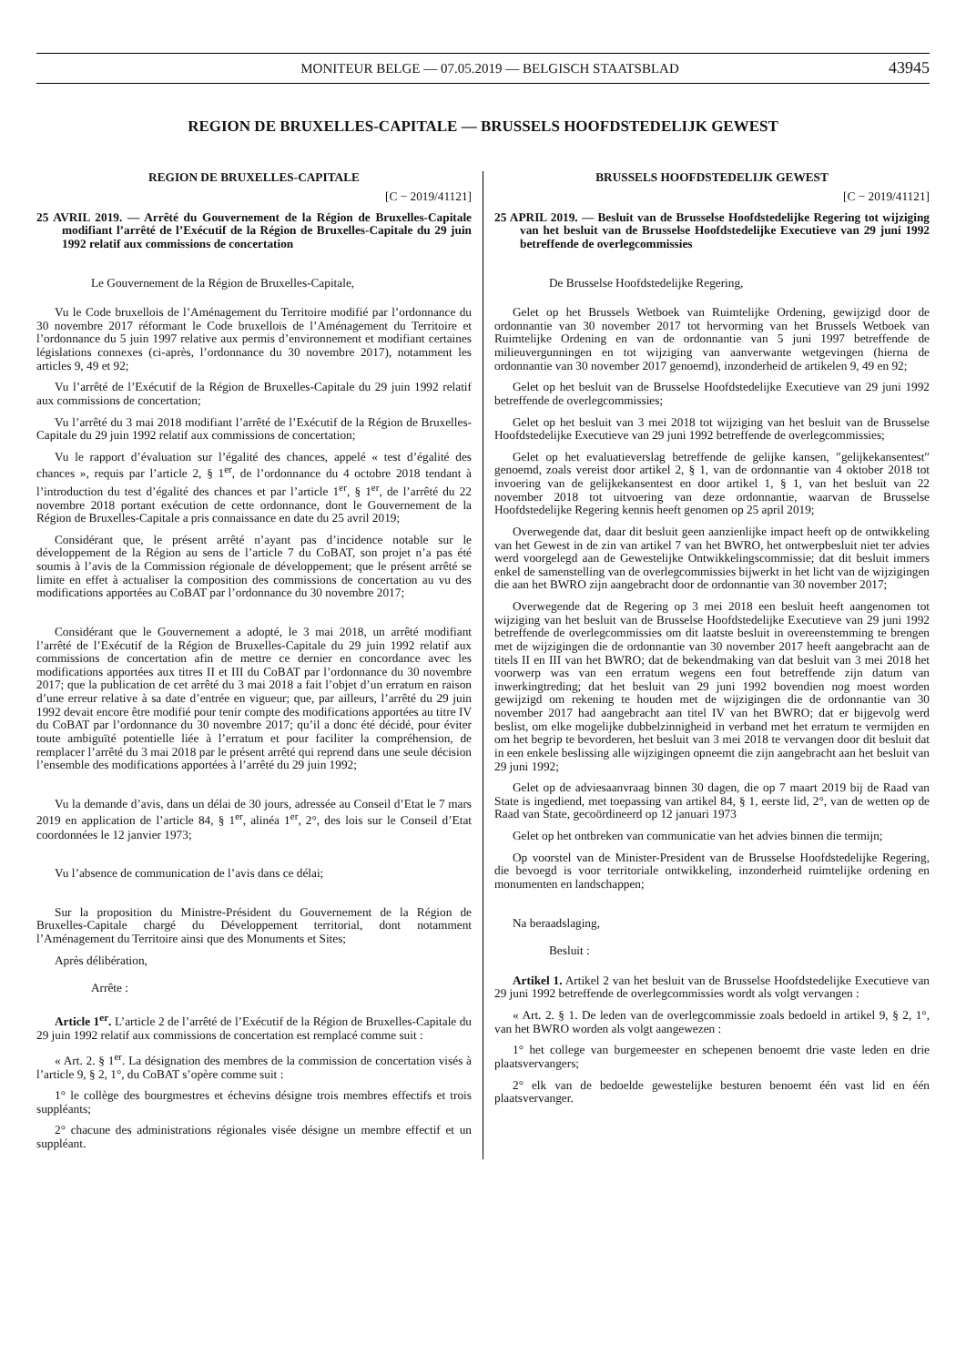MONITEUR BELGE — 07.05.2019 — BELGISCH STAATSBLAD 43945
REGION DE BRUXELLES-CAPITALE — BRUSSELS HOOFDSTEDELIJK GEWEST
REGION DE BRUXELLES-CAPITALE
[C − 2019/41121]
25 AVRIL 2019. — Arrêté du Gouvernement de la Région de Bruxelles-Capitale modifiant l’arrêté de l’Exécutif de la Région de Bruxelles-Capitale du 29 juin 1992 relatif aux commissions de concertation
Le Gouvernement de la Région de Bruxelles-Capitale,
Vu le Code bruxellois de l’Aménagement du Territoire modifié par l’ordonnance du 30 novembre 2017 réformant le Code bruxellois de l’Aménagement du Territoire et l’ordonnance du 5 juin 1997 relative aux permis d’environnement et modifiant certaines législations connexes (ci-après, l’ordonnance du 30 novembre 2017), notamment les articles 9, 49 et 92;
Vu l’arrêté de l’Exécutif de la Région de Bruxelles-Capitale du 29 juin 1992 relatif aux commissions de concertation;
Vu l’arrêté du 3 mai 2018 modifiant l’arrêté de l’Exécutif de la Région de Bruxelles-Capitale du 29 juin 1992 relatif aux commissions de concertation;
Vu le rapport d’évaluation sur l’égalité des chances, appelé « test d’égalité des chances », requis par l’article 2, § 1<sup>er</sup>, de l’ordonnance du 4 octobre 2018 tendant à l’introduction du test d’égalité des chances et par l’article 1<sup>er</sup>, § 1<sup>er</sup>, de l’arrêté du 22 novembre 2018 portant exécution de cette ordonnance, dont le Gouvernement de la Région de Bruxelles-Capitale a pris connaissance en date du 25 avril 2019;
Considérant que, le présent arrêté n’ayant pas d’incidence notable sur le développement de la Région au sens de l’article 7 du CoBAT, son projet n’a pas été soumis à l’avis de la Commission régionale de développement; que le présent arrêté se limite en effet à actualiser la composition des commissions de concertation au vu des modifications apportées au CoBAT par l’ordonnance du 30 novembre 2017;
Considérant que le Gouvernement a adopté, le 3 mai 2018, un arrêté modifiant l’arrêté de l’Exécutif de la Région de Bruxelles-Capitale du 29 juin 1992 relatif aux commissions de concertation afin de mettre ce dernier en concordance avec les modifications apportées aux titres II et III du CoBAT par l’ordonnance du 30 novembre 2017; que la publication de cet arrêté du 3 mai 2018 a fait l’objet d’un erratum en raison d’une erreur relative à sa date d’entrée en vigueur; que, par ailleurs, l’arrêté du 29 juin 1992 devait encore être modifié pour tenir compte des modifications apportées au titre IV du CoBAT par l’ordonnance du 30 novembre 2017; qu’il a donc été décidé, pour éviter toute ambiguïté potentielle liée à l’erratum et pour faciliter la compréhension, de remplacer l’arrêté du 3 mai 2018 par le présent arrêté qui reprend dans une seule décision l’ensemble des modifications apportées à l’arrêté du 29 juin 1992;
Vu la demande d’avis, dans un délai de 30 jours, adressée au Conseil d’Etat le 7 mars 2019 en application de l’article 84, § 1<sup>er</sup>, alinéa 1<sup>er</sup>, 2°, des lois sur le Conseil d’Etat coordonnées le 12 janvier 1973;
Vu l’absence de communication de l’avis dans ce délai;
Sur la proposition du Ministre-Président du Gouvernement de la Région de Bruxelles-Capitale chargé du Développement territorial, dont notamment l’Aménagement du Territoire ainsi que des Monuments et Sites;
Après délibération,
Arrête :
Article 1<sup>er</sup>. L’article 2 de l’arrêté de l’Exécutif de la Région de Bruxelles-Capitale du 29 juin 1992 relatif aux commissions de concertation est remplacé comme suit :
« Art. 2. § 1<sup>er</sup>. La désignation des membres de la commission de concertation visés à l’article 9, § 2, 1°, du CoBAT s’opère comme suit :
1° le collège des bourgmestres et échevins désigne trois membres effectifs et trois suppléants;
2° chacune des administrations régionales visée désigne un membre effectif et un suppléant.
BRUSSELS HOOFDSTEDELIJK GEWEST
[C − 2019/41121]
25 APRIL 2019. — Besluit van de Brusselse Hoofdstedelijke Regering tot wijziging van het besluit van de Brusselse Hoofdstedelijke Executieve van 29 juni 1992 betreffende de overlegcommissies
De Brusselse Hoofdstedelijke Regering,
Gelet op het Brussels Wetboek van Ruimtelijke Ordening, gewijzigd door de ordonnantie van 30 november 2017 tot hervorming van het Brussels Wetboek van Ruimtelijke Ordening en van de ordonnantie van 5 juni 1997 betreffende de milieuvergunningen en tot wijziging van aanverwante wetgevingen (hierna de ordonnantie van 30 november 2017 genoemd), inzonderheid de artikelen 9, 49 en 92;
Gelet op het besluit van de Brusselse Hoofdstedelijke Executieve van 29 juni 1992 betreffende de overlegcommissies;
Gelet op het besluit van 3 mei 2018 tot wijziging van het besluit van de Brusselse Hoofdstedelijke Executieve van 29 juni 1992 betreffende de overlegcommissies;
Gelet op het evaluatieverslag betreffende de gelijke kansen, ″gelijkekansentest″ genoemd, zoals vereist door artikel 2, § 1, van de ordonnantie van 4 oktober 2018 tot invoering van de gelijkekansentest en door artikel 1, § 1, van het besluit van 22 november 2018 tot uitvoering van deze ordonnantie, waarvan de Brusselse Hoofdstedelijke Regering kennis heeft genomen op 25 april 2019;
Overwegende dat, daar dit besluit geen aanzienlijke impact heeft op de ontwikkeling van het Gewest in de zin van artikel 7 van het BWRO, het ontwerpbesluit niet ter advies werd voorgelegd aan de Gewestelijke Ontwikkelingscommissie; dat dit besluit immers enkel de samenstelling van de overlegcommissies bijwerkt in het licht van de wijzigingen die aan het BWRO zijn aangebracht door de ordonnantie van 30 november 2017;
Overwegende dat de Regering op 3 mei 2018 een besluit heeft aangenomen tot wijziging van het besluit van de Brusselse Hoofdstedelijke Executieve van 29 juni 1992 betreffende de overlegcommissies om dit laatste besluit in overeenstemming te brengen met de wijzigingen die de ordonnantie van 30 november 2017 heeft aangebracht aan de titels II en III van het BWRO; dat de bekendmaking van dat besluit van 3 mei 2018 het voorwerp was van een erratum wegens een fout betreffende zijn datum van inwerkingtreding; dat het besluit van 29 juni 1992 bovendien nog moest worden gewijzigd om rekening te houden met de wijzigingen die de ordonnantie van 30 november 2017 had aangebracht aan titel IV van het BWRO; dat er bijgevolg werd beslist, om elke mogelijke dubbelzinnigheid in verband met het erratum te vermijden en om het begrip te bevorderen, het besluit van 3 mei 2018 te vervangen door dit besluit dat in een enkele beslissing alle wijzigingen opneemt die zijn aangebracht aan het besluit van 29 juni 1992;
Gelet op de adviesaanvraag binnen 30 dagen, die op 7 maart 2019 bij de Raad van State is ingediend, met toepassing van artikel 84, § 1, eerste lid, 2°, van de wetten op de Raad van State, gecoördineerd op 12 januari 1973
Gelet op het ontbreken van communicatie van het advies binnen die termijn;
Op voorstel van de Minister-President van de Brusselse Hoofdstedelijke Regering, die bevoegd is voor territoriale ontwikkeling, inzonderheid ruimtelijke ordening en monumenten en landschappen;
Na beraadslaging,
Besluit :
Artikel 1. Artikel 2 van het besluit van de Brusselse Hoofdstedelijke Executieve van 29 juni 1992 betreffende de overlegcommissies wordt als volgt vervangen :
« Art. 2. § 1. De leden van de overlegcommissie zoals bedoeld in artikel 9, § 2, 1°, van het BWRO worden als volgt aangewezen :
1° het college van burgemeester en schepenen benoemt drie vaste leden en drie plaatsvervangers;
2° elk van de bedoelde gewestelijke besturen benoemt één vast lid en één plaatsvervanger.